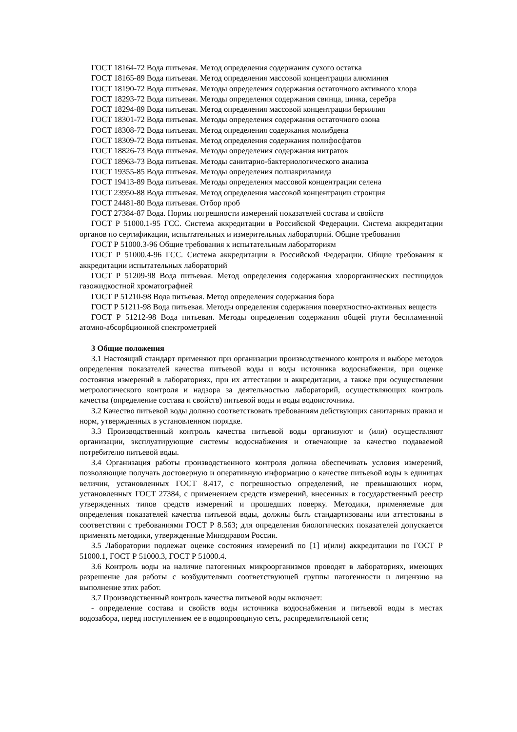ГОСТ 18164-72 Вода питьевая. Метод определения содержания сухого остатка
ГОСТ 18165-89 Вода питьевая. Метод определения массовой концентрации алюминия
ГОСТ 18190-72 Вода питьевая. Методы определения содержания остаточного активного хлора
ГОСТ 18293-72 Вода питьевая. Методы определения содержания свинца, цинка, серебра
ГОСТ 18294-89 Вода питьевая. Метод определения массовой концентрации бериллия
ГОСТ 18301-72 Вода питьевая. Методы определения содержания остаточного озона
ГОСТ 18308-72 Вода питьевая. Метод определения содержания молибдена
ГОСТ 18309-72 Вода питьевая. Метод определения содержания полифосфатов
ГОСТ 18826-73 Вода питьевая. Методы определения содержания нитратов
ГОСТ 18963-73 Вода питьевая. Методы санитарно-бактериологического анализа
ГОСТ 19355-85 Вода питьевая. Методы определения полиакриламида
ГОСТ 19413-89 Вода питьевая. Методы определения массовой концентрации селена
ГОСТ 23950-88 Вода питьевая. Метод определения массовой концентрации стронция
ГОСТ 24481-80 Вода питьевая. Отбор проб
ГОСТ 27384-87 Вода. Нормы погрешности измерений показателей состава и свойств
ГОСТ Р 51000.1-95 ГСС. Система аккредитации в Российской Федерации. Система аккредитации органов по сертификации, испытательных и измерительных лабораторий. Общие требования
ГОСТ Р 51000.3-96 Общие требования к испытательным лабораториям
ГОСТ Р 51000.4-96 ГСС. Система аккредитации в Российской Федерации. Общие требования к аккредитации испытательных лабораторий
ГОСТ Р 51209-98 Вода питьевая. Метод определения содержания хлорорганических пестицидов газожидкостной хроматографией
ГОСТ Р 51210-98 Вода питьевая. Метод определения содержания бора
ГОСТ Р 51211-98 Вода питьевая. Методы определения содержания поверхностно-активных веществ
ГОСТ Р 51212-98 Вода питьевая. Методы определения содержания общей ртути беспламенной атомно-абсорбционной спектрометрией
3 Общие положения
3.1 Настоящий стандарт применяют при организации производственного контроля и выборе методов определения показателей качества питьевой воды и воды источника водоснабжения, при оценке состояния измерений в лабораториях, при их аттестации и аккредитации, а также при осуществлении метрологического контроля и надзора за деятельностью лабораторий, осуществляющих контроль качества (определение состава и свойств) питьевой воды и воды водоисточника.
3.2 Качество питьевой воды должно соответствовать требованиям действующих санитарных правил и норм, утвержденных в установленном порядке.
3.3 Производственный контроль качества питьевой воды организуют и (или) осуществляют организации, эксплуатирующие системы водоснабжения и отвечающие за качество подаваемой потребителю питьевой воды.
3.4 Организация работы производственного контроля должна обеспечивать условия измерений, позволяющие получать достоверную и оперативную информацию о качестве питьевой воды в единицах величин, установленных ГОСТ 8.417, с погрешностью определений, не превышающих норм, установленных ГОСТ 27384, с применением средств измерений, внесенных в государственный реестр утвержденных типов средств измерений и прошедших поверку. Методики, применяемые для определения показателей качества питьевой воды, должны быть стандартизованы или аттестованы в соответствии с требованиями ГОСТ Р 8.563; для определения биологических показателей допускается применять методики, утвержденные Минздравом России.
3.5 Лаборатории подлежат оценке состояния измерений по [1] и(или) аккредитации по ГОСТ Р 51000.1, ГОСТ Р 51000.3, ГОСТ Р 51000.4.
3.6 Контроль воды на наличие патогенных микроорганизмов проводят в лабораториях, имеющих разрешение для работы с возбудителями соответствующей группы патогенности и лицензию на выполнение этих работ.
3.7 Производственный контроль качества питьевой воды включает:
- определение состава и свойств воды источника водоснабжения и питьевой воды в местах водозабора, перед поступлением ее в водопроводную сеть, распределительной сети;